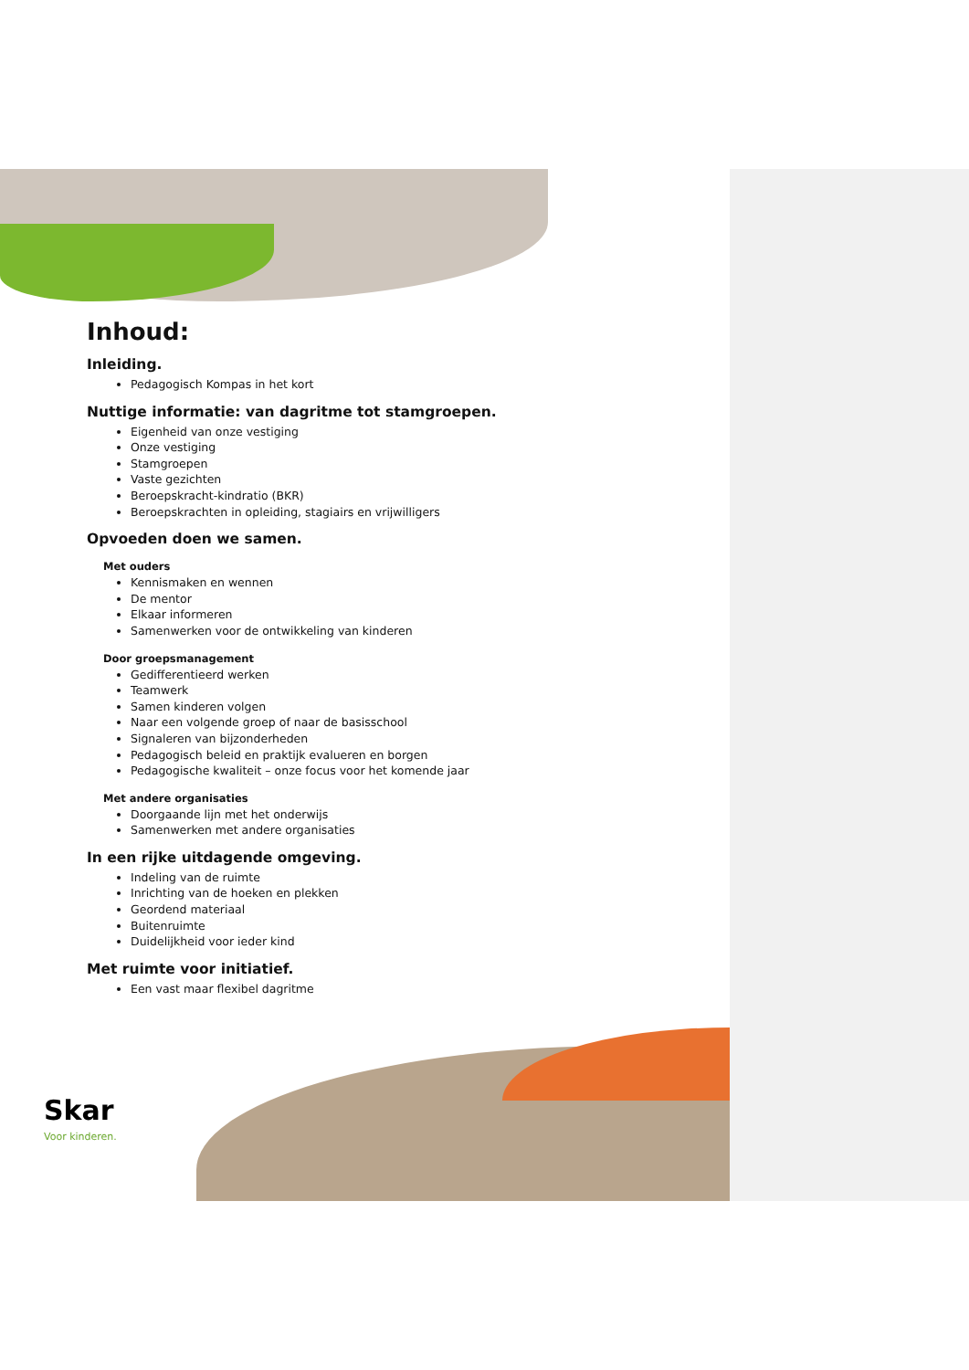Inhoud:
Inleiding.
Pedagogisch Kompas in het kort
Nuttige informatie: van dagritme tot stamgroepen.
Eigenheid van onze vestiging
Onze vestiging
Stamgroepen
Vaste gezichten
Beroepskracht-kindratio (BKR)
Beroepskrachten in opleiding, stagiairs en vrijwilligers
Opvoeden doen we samen.
Met ouders
Kennismaken en wennen
De mentor
Elkaar informeren
Samenwerken voor de ontwikkeling van kinderen
Door groepsmanagement
Gedifferentieerd werken
Teamwerk
Samen kinderen volgen
Naar een volgende groep of naar de basisschool
Signaleren van bijzonderheden
Pedagogisch beleid en praktijk evalueren en borgen
Pedagogische kwaliteit – onze focus voor het komende jaar
Met andere organisaties
Doorgaande lijn met het onderwijs
Samenwerken met andere organisaties
In een rijke uitdagende omgeving.
Indeling van de ruimte
Inrichting van de hoeken en plekken
Geordend materiaal
Buitenruimte
Duidelijkheid voor ieder kind
Met ruimte voor initiatief.
Een vast maar flexibel dagritme
Skar
Voor kinderen.